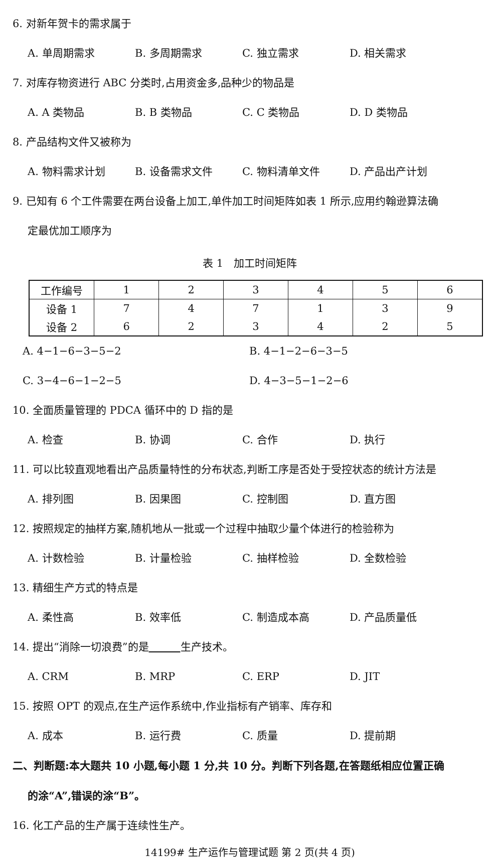6. 对新年贺卡的需求属于
A. 单周期需求 B. 多周期需求 C. 独立需求 D. 相关需求
7. 对库存物资进行 ABC 分类时,占用资金多,品种少的物品是
A. A 类物品 B. B 类物品 C. C 类物品 D. D 类物品
8. 产品结构文件又被称为
A. 物料需求计划 B. 设备需求文件 C. 物料清单文件 D. 产品出产计划
9. 已知有 6 个工件需要在两台设备上加工,单件加工时间矩阵如表 1 所示,应用约翰逊算法确
定最优加工顺序为
表 1　加工时间矩阵
| 工作编号 | 1 | 2 | 3 | 4 | 5 | 6 |
| 设备 1 | 7 | 4 | 7 | 1 | 3 | 9 |
| 设备 2 | 6 | 2 | 3 | 4 | 2 | 5 |
A. 4−1−6−3−5−2 B. 4−1−2−6−3−5
C. 3−4−6−1−2−5 D. 4−3−5−1−2−6
10. 全面质量管理的 PDCA 循环中的 D 指的是
A. 检查 B. 协调 C. 合作 D. 执行
11. 可以比较直观地看出产品质量特性的分布状态,判断工序是否处于受控状态的统计方法是
A. 排列图 B. 因果图 C. 控制图 D. 直方图
12. 按照规定的抽样方案,随机地从一批或一个过程中抽取少量个体进行的检验称为
A. 计数检验 B. 计量检验 C. 抽样检验 D. 全数检验
13. 精细生产方式的特点是
A. 柔性高 B. 效率低 C. 制造成本高 D. 产品质量低
14. 提出“消除一切浪费”的是　　　 生产技术。
A. CRM B. MRP C. ERP D. JIT
15. 按照 OPT 的观点,在生产运作系统中,作业指标有产销率、库存和
A. 成本 B. 运行费 C. 质量 D. 提前期
二、判断题:本大题共 10 小题,每小题 1 分,共 10 分。判断下列各题,在答题纸相应位置正确
的涂“A”,错误的涂“B”。
16. 化工产品的生产属于连续性生产。
14199# 生产运作与管理试题 第 2 页(共 4 页)